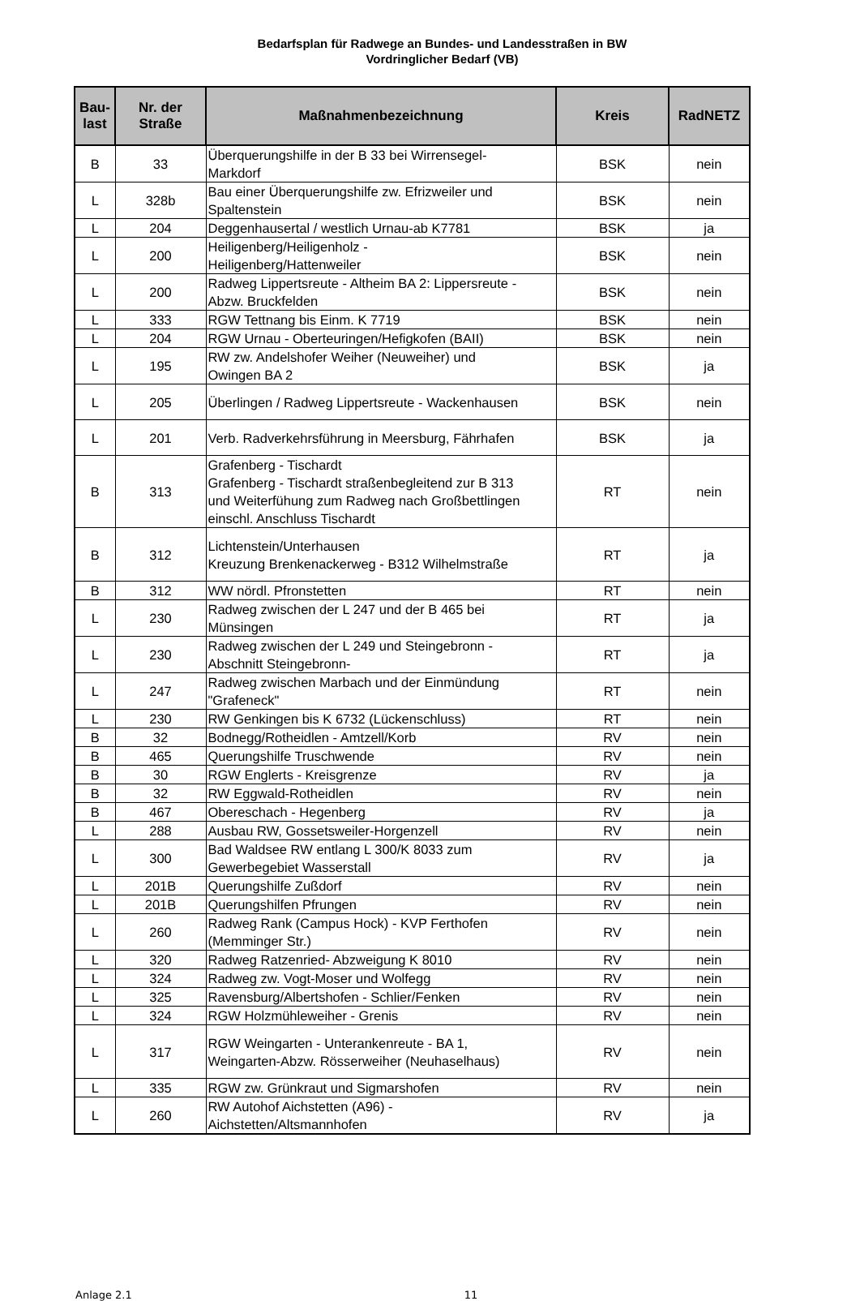Bedarfsplan für Radwege an Bundes- und Landesstraßen in BW
Vordringlicher Bedarf (VB)
| Bau- last | Nr. der Straße | Maßnahmenbezeichnung | Kreis | RadNETZ |
| --- | --- | --- | --- | --- |
| B | 33 | Überquerungshilfe in der B 33 bei Wirrensegel- Markdorf | BSK | nein |
| L | 328b | Bau einer Überquerungshilfe zw. Efrizweiler und Spaltenstein | BSK | nein |
| L | 204 | Deggenhausertal / westlich Urnau-ab K7781 | BSK | ja |
| L | 200 | Heiligenberg/Heiligenholz - Heiligenberg/Hattenweiler | BSK | nein |
| L | 200 | Radweg Lippertsreute - Altheim BA 2: Lippersreute - Abzw. Bruckfelden | BSK | nein |
| L | 333 | RGW Tettnang bis Einm. K 7719 | BSK | nein |
| L | 204 | RGW Urnau - Oberteuringen/Hefigkofen (BAII) | BSK | nein |
| L | 195 | RW zw. Andelshofer Weiher (Neuweiher) und Owingen BA 2 | BSK | ja |
| L | 205 | Überlingen / Radweg Lippertsreute - Wackenhausen | BSK | nein |
| L | 201 | Verb. Radverkehrsführung in Meersburg, Fährhafen | BSK | ja |
| B | 313 | Grafenberg - Tischardt Grafenberg - Tischardt straßenbegleitend zur B 313 und Weiterfühung zum Radweg nach Großbettlingen einschl. Anschluss Tischardt | RT | nein |
| B | 312 | Lichtenstein/Unterhausen Kreuzung Brenkenackerweg - B312 Wilhelmstraße | RT | ja |
| B | 312 | WW nördl. Pfronstetten | RT | nein |
| L | 230 | Radweg zwischen der L 247 und der B 465 bei Münsingen | RT | ja |
| L | 230 | Radweg zwischen der L 249 und Steingebronn - Abschnitt Steingebronn- | RT | ja |
| L | 247 | Radweg zwischen Marbach und der Einmündung "Grafeneck" | RT | nein |
| L | 230 | RW Genkingen bis K 6732 (Lückenschluss) | RT | nein |
| B | 32 | Bodnegg/Rotheidlen - Amtzell/Korb | RV | nein |
| B | 465 | Querungshilfe Truschwende | RV | nein |
| B | 30 | RGW Englerts - Kreisgrenze | RV | ja |
| B | 32 | RW Eggwald-Rotheidlen | RV | nein |
| B | 467 | Obereschach - Hegenberg | RV | ja |
| L | 288 | Ausbau RW, Gossetsweiler-Horgenzell | RV | nein |
| L | 300 | Bad Waldsee RW entlang L 300/K 8033 zum Gewerbegebiet Wasserstall | RV | ja |
| L | 201B | Querungshilfe Zußdorf | RV | nein |
| L | 201B | Querungshilfen Pfrungen | RV | nein |
| L | 260 | Radweg Rank (Campus Hock) - KVP Ferthofen (Memminger Str.) | RV | nein |
| L | 320 | Radweg Ratzenried- Abzweigung K 8010 | RV | nein |
| L | 324 | Radweg zw. Vogt-Moser und Wolfegg | RV | nein |
| L | 325 | Ravensburg/Albertshofen - Schlier/Fenken | RV | nein |
| L | 324 | RGW Holzmühleweiher - Grenis | RV | nein |
| L | 317 | RGW Weingarten - Unterankenreute - BA 1, Weingarten-Abzw. Rösserweiher (Neuhaselhaus) | RV | nein |
| L | 335 | RGW zw. Grünkraut und Sigmarshofen | RV | nein |
| L | 260 | RW Autohof Aichstetten (A96) - Aichstetten/Altsmannhofen | RV | ja |
Anlage 2.1 11